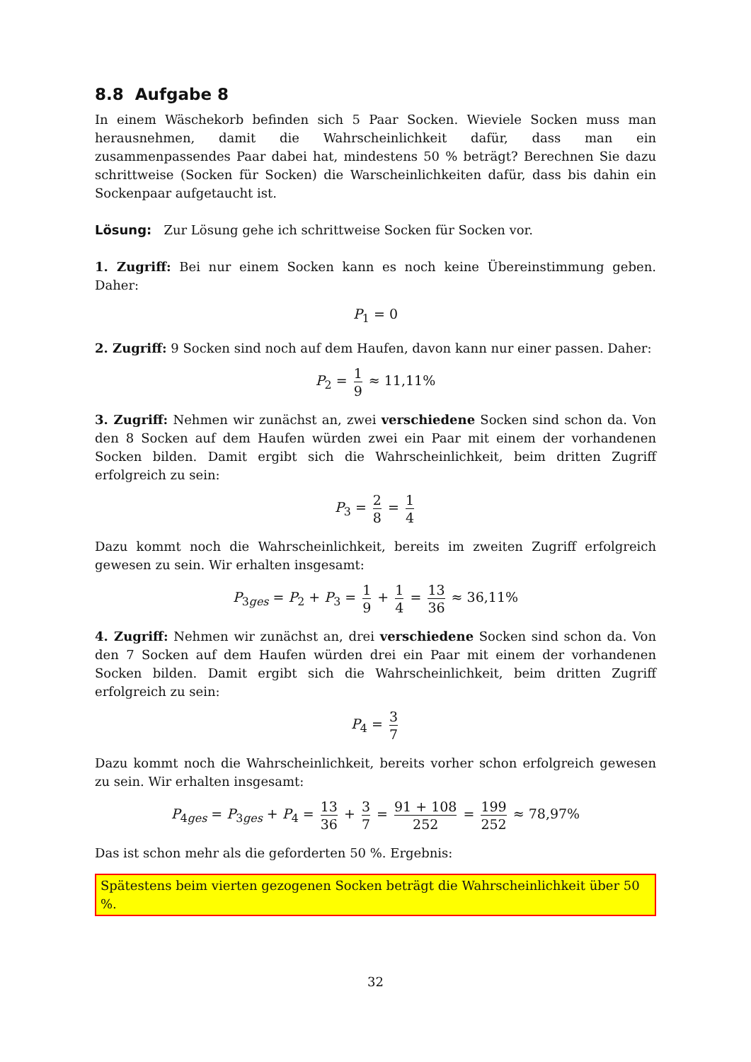8.8 Aufgabe 8
In einem Wäschekorb befinden sich 5 Paar Socken. Wieviele Socken muss man herausnehmen, damit die Wahrscheinlichkeit dafür, dass man ein zusammenpassendes Paar dabei hat, mindestens 50 % beträgt? Berechnen Sie dazu schrittweise (Socken für Socken) die Warscheinlichkeiten dafür, dass bis dahin ein Sockenpaar aufgetaucht ist.
Lösung: Zur Lösung gehe ich schrittweise Socken für Socken vor.
1. Zugriff: Bei nur einem Socken kann es noch keine Übereinstimmung geben. Daher:
P<sub>1</sub> = 0
2. Zugriff: 9 Socken sind noch auf dem Haufen, davon kann nur einer passen. Daher:
P<sub>2</sub> = 1 9 ≈ 11,11%
3. Zugriff: Nehmen wir zunächst an, zwei verschiedene Socken sind schon da. Von den 8 Socken auf dem Haufen würden zwei ein Paar mit einem der vorhandenen Socken bilden. Damit ergibt sich die Wahrscheinlichkeit, beim dritten Zugriff erfolgreich zu sein:
P<sub>3</sub> = 2 8 = 1 4
Dazu kommt noch die Wahrscheinlichkeit, bereits im zweiten Zugriff erfolgreich gewesen zu sein. Wir erhalten insgesamt:
P<sub>3ges</sub> = P<sub>2</sub> + P<sub>3</sub> = 1 9 + 1 4 = 13 36 ≈ 36,11%
4. Zugriff: Nehmen wir zunächst an, drei verschiedene Socken sind schon da. Von den 7 Socken auf dem Haufen würden drei ein Paar mit einem der vorhandenen Socken bilden. Damit ergibt sich die Wahrscheinlichkeit, beim dritten Zugriff erfolgreich zu sein:
P<sub>4</sub> = 3 7
Dazu kommt noch die Wahrscheinlichkeit, bereits vorher schon erfolgreich gewesen zu sein. Wir erhalten insgesamt:
P<sub>4ges</sub> = P<sub>3ges</sub> + P<sub>4</sub> = 13 36 + 3 7 = 91 + 108 252 = 199 252 ≈ 78,97%
Das ist schon mehr als die geforderten 50 %. Ergebnis:
Spätestens beim vierten gezogenen Socken beträgt die Wahrscheinlichkeit über 50 %.
32